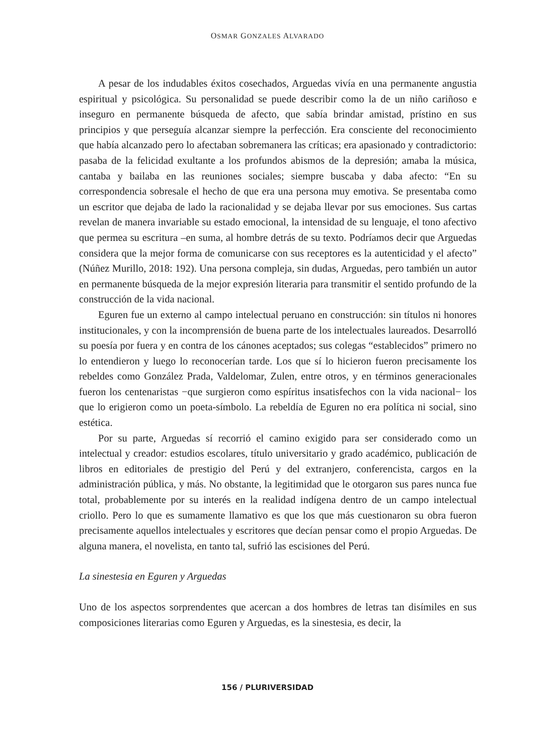OSMAR GONZALES ALVARADO
A pesar de los indudables éxitos cosechados, Arguedas vivía en una permanente angustia espiritual y psicológica. Su personalidad se puede describir como la de un niño cariñoso e inseguro en permanente búsqueda de afecto, que sabía brindar amistad, prístino en sus principios y que perseguía alcanzar siempre la perfección. Era consciente del reconocimiento que había alcanzado pero lo afectaban sobremanera las críticas; era apasionado y contradictorio: pasaba de la felicidad exultante a los profundos abismos de la depresión; amaba la música, cantaba y bailaba en las reuniones sociales; siempre buscaba y daba afecto: “En su correspondencia sobresale el hecho de que era una persona muy emotiva. Se presentaba como un escritor que dejaba de lado la racionalidad y se dejaba llevar por sus emociones. Sus cartas revelan de manera invariable su estado emocional, la intensidad de su lenguaje, el tono afectivo que permea su escritura –en suma, al hombre detrás de su texto. Podríamos decir que Arguedas considera que la mejor forma de comunicarse con sus receptores es la autenticidad y el afecto” (Núñez Murillo, 2018: 192). Una persona compleja, sin dudas, Arguedas, pero también un autor en permanente búsqueda de la mejor expresión literaria para transmitir el sentido profundo de la construcción de la vida nacional.
Eguren fue un externo al campo intelectual peruano en construcción: sin títulos ni honores institucionales, y con la incomprensión de buena parte de los intelectuales laureados. Desarrolló su poesía por fuera y en contra de los cánones aceptados; sus colegas “establecidos” primero no lo entendieron y luego lo reconocerían tarde. Los que sí lo hicieron fueron precisamente los rebeldes como González Prada, Valdelomar, Zulen, entre otros, y en términos generacionales fueron los centenaristas −que surgieron como espíritus insatisfechos con la vida nacional− los que lo erigieron como un poeta-símbolo. La rebeldía de Eguren no era política ni social, sino estética.
Por su parte, Arguedas sí recorrió el camino exigido para ser considerado como un intelectual y creador: estudios escolares, título universitario y grado académico, publicación de libros en editoriales de prestigio del Perú y del extranjero, conferencista, cargos en la administración pública, y más. No obstante, la legitimidad que le otorgaron sus pares nunca fue total, probablemente por su interés en la realidad indígena dentro de un campo intelectual criollo. Pero lo que es sumamente llamativo es que los que más cuestionaron su obra fueron precisamente aquellos intelectuales y escritores que decían pensar como el propio Arguedas. De alguna manera, el novelista, en tanto tal, sufrió las escisiones del Perú.
La sinestesia en Eguren y Arguedas
Uno de los aspectos sorprendentes que acercan a dos hombres de letras tan disímiles en sus composiciones literarias como Eguren y Arguedas, es la sinestesia, es decir, la
156 / PLURIVERSIDAD